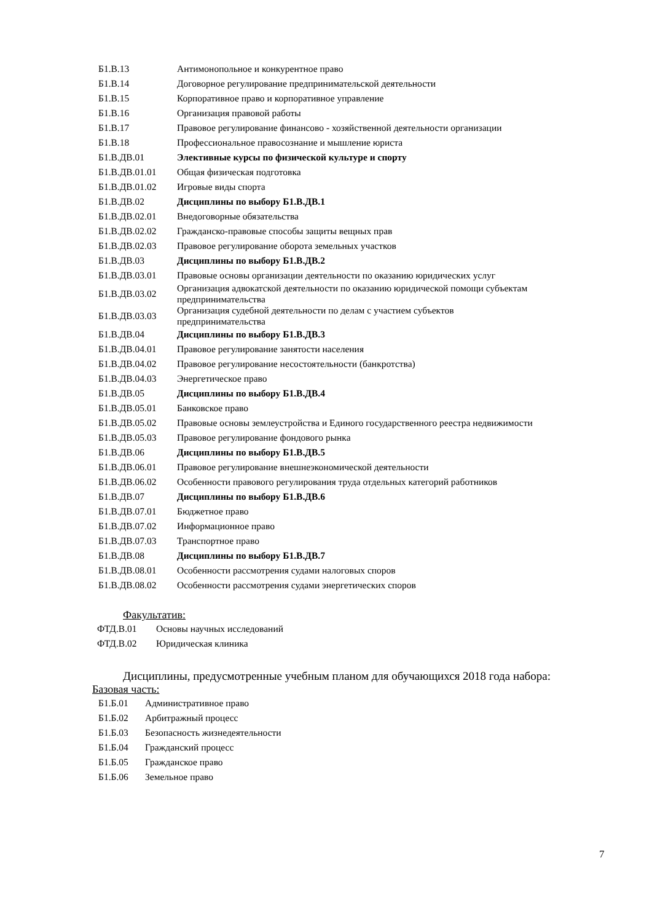| Б1.В.13 | Антимонопольное и конкурентное право |
| Б1.В.14 | Договорное регулирование предпринимательской деятельности |
| Б1.В.15 | Корпоративное право и корпоративное управление |
| Б1.В.16 | Организация правовой работы |
| Б1.В.17 | Правовое регулирование финансово - хозяйственной деятельности организации |
| Б1.В.18 | Профессиональное правосознание и мышление юриста |
| Б1.В.ДВ.01 | Элективные курсы по физической культуре и спорту |
| Б1.В.ДВ.01.01 | Общая физическая подготовка |
| Б1.В.ДВ.01.02 | Игровые виды спорта |
| Б1.В.ДВ.02 | Дисциплины по выбору Б1.В.ДВ.1 |
| Б1.В.ДВ.02.01 | Внедоговорные обязательства |
| Б1.В.ДВ.02.02 | Гражданско-правовые способы защиты вещных прав |
| Б1.В.ДВ.02.03 | Правовое регулирование оборота земельных участков |
| Б1.В.ДВ.03 | Дисциплины по выбору Б1.В.ДВ.2 |
| Б1.В.ДВ.03.01 | Правовые основы организации деятельности по оказанию юридических услуг |
| Б1.В.ДВ.03.02 | Организация адвокатской деятельности по оказанию юридической помощи субъектам предпринимательства |
| Б1.В.ДВ.03.03 | Организация судебной деятельности по делам с участием субъектов предпринимательства |
| Б1.В.ДВ.04 | Дисциплины по выбору Б1.В.ДВ.3 |
| Б1.В.ДВ.04.01 | Правовое регулирование занятости населения |
| Б1.В.ДВ.04.02 | Правовое регулирование несостоятельности (банкротства) |
| Б1.В.ДВ.04.03 | Энергетическое право |
| Б1.В.ДВ.05 | Дисциплины по выбору Б1.В.ДВ.4 |
| Б1.В.ДВ.05.01 | Банковское право |
| Б1.В.ДВ.05.02 | Правовые основы землеустройства и Единого государственного реестра недвижимости |
| Б1.В.ДВ.05.03 | Правовое регулирование фондового рынка |
| Б1.В.ДВ.06 | Дисциплины по выбору Б1.В.ДВ.5 |
| Б1.В.ДВ.06.01 | Правовое регулирование внешнеэкономической деятельности |
| Б1.В.ДВ.06.02 | Особенности правового регулирования труда отдельных категорий работников |
| Б1.В.ДВ.07 | Дисциплины по выбору Б1.В.ДВ.6 |
| Б1.В.ДВ.07.01 | Бюджетное право |
| Б1.В.ДВ.07.02 | Информационное право |
| Б1.В.ДВ.07.03 | Транспортное право |
| Б1.В.ДВ.08 | Дисциплины по выбору Б1.В.ДВ.7 |
| Б1.В.ДВ.08.01 | Особенности рассмотрения судами налоговых споров |
| Б1.В.ДВ.08.02 | Особенности рассмотрения судами энергетических споров |
Факультатив:
| ФТД.В.01 | Основы научных исследований |
| ФТД.В.02 | Юридическая клиника |
Дисциплины, предусмотренные учебным планом для обучающихся 2018 года набора:
Базовая часть:
| Б1.Б.01 | Административное право |
| Б1.Б.02 | Арбитражный процесс |
| Б1.Б.03 | Безопасность жизнедеятельности |
| Б1.Б.04 | Гражданский процесс |
| Б1.Б.05 | Гражданское право |
| Б1.Б.06 | Земельное право |
7